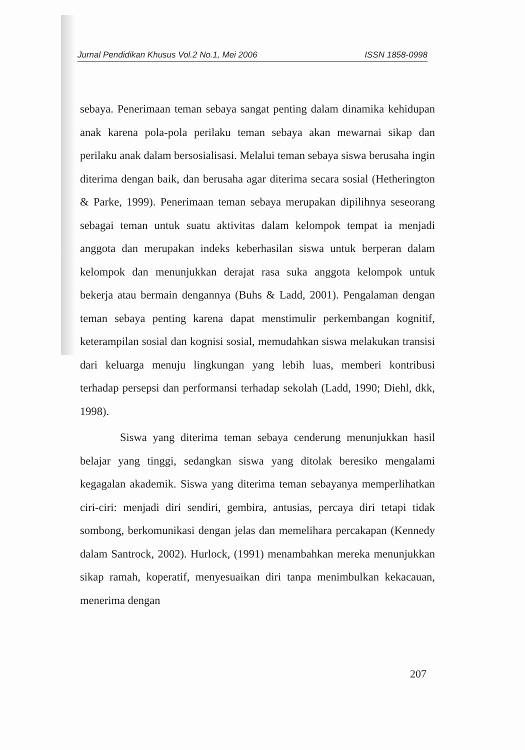Jurnal Pendidikan Khusus Vol.2 No.1, Mei 2006 ISSN 1858-0998
sebaya. Penerimaan teman sebaya sangat penting dalam dinamika kehidupan anak karena pola-pola perilaku teman sebaya akan mewarnai sikap dan perilaku anak dalam bersosialisasi. Melalui teman sebaya siswa berusaha ingin diterima dengan baik, dan berusaha agar diterima secara sosial (Hetherington & Parke, 1999). Penerimaan teman sebaya merupakan dipilihnya seseorang sebagai teman untuk suatu aktivitas dalam kelompok tempat ia menjadi anggota dan merupakan indeks keberhasilan siswa untuk berperan dalam kelompok dan menunjukkan derajat rasa suka anggota kelompok untuk bekerja atau bermain dengannya (Buhs & Ladd, 2001). Pengalaman dengan teman sebaya penting karena dapat menstimulir perkembangan kognitif, keterampilan sosial dan kognisi sosial, memudahkan siswa melakukan transisi dari keluarga menuju lingkungan yang lebih luas, memberi kontribusi terhadap persepsi dan performansi terhadap sekolah (Ladd, 1990; Diehl, dkk, 1998).
Siswa yang diterima teman sebaya cenderung menunjukkan hasil belajar yang tinggi, sedangkan siswa yang ditolak beresiko mengalami kegagalan akademik. Siswa yang diterima teman sebayanya memperlihatkan ciri-ciri: menjadi diri sendiri, gembira, antusias, percaya diri tetapi tidak sombong, berkomunikasi dengan jelas dan memelihara percakapan (Kennedy dalam Santrock, 2002). Hurlock, (1991) menambahkan mereka menunjukkan sikap ramah, koperatif, menyesuaikan diri tanpa menimbulkan kekacauan, menerima dengan
207